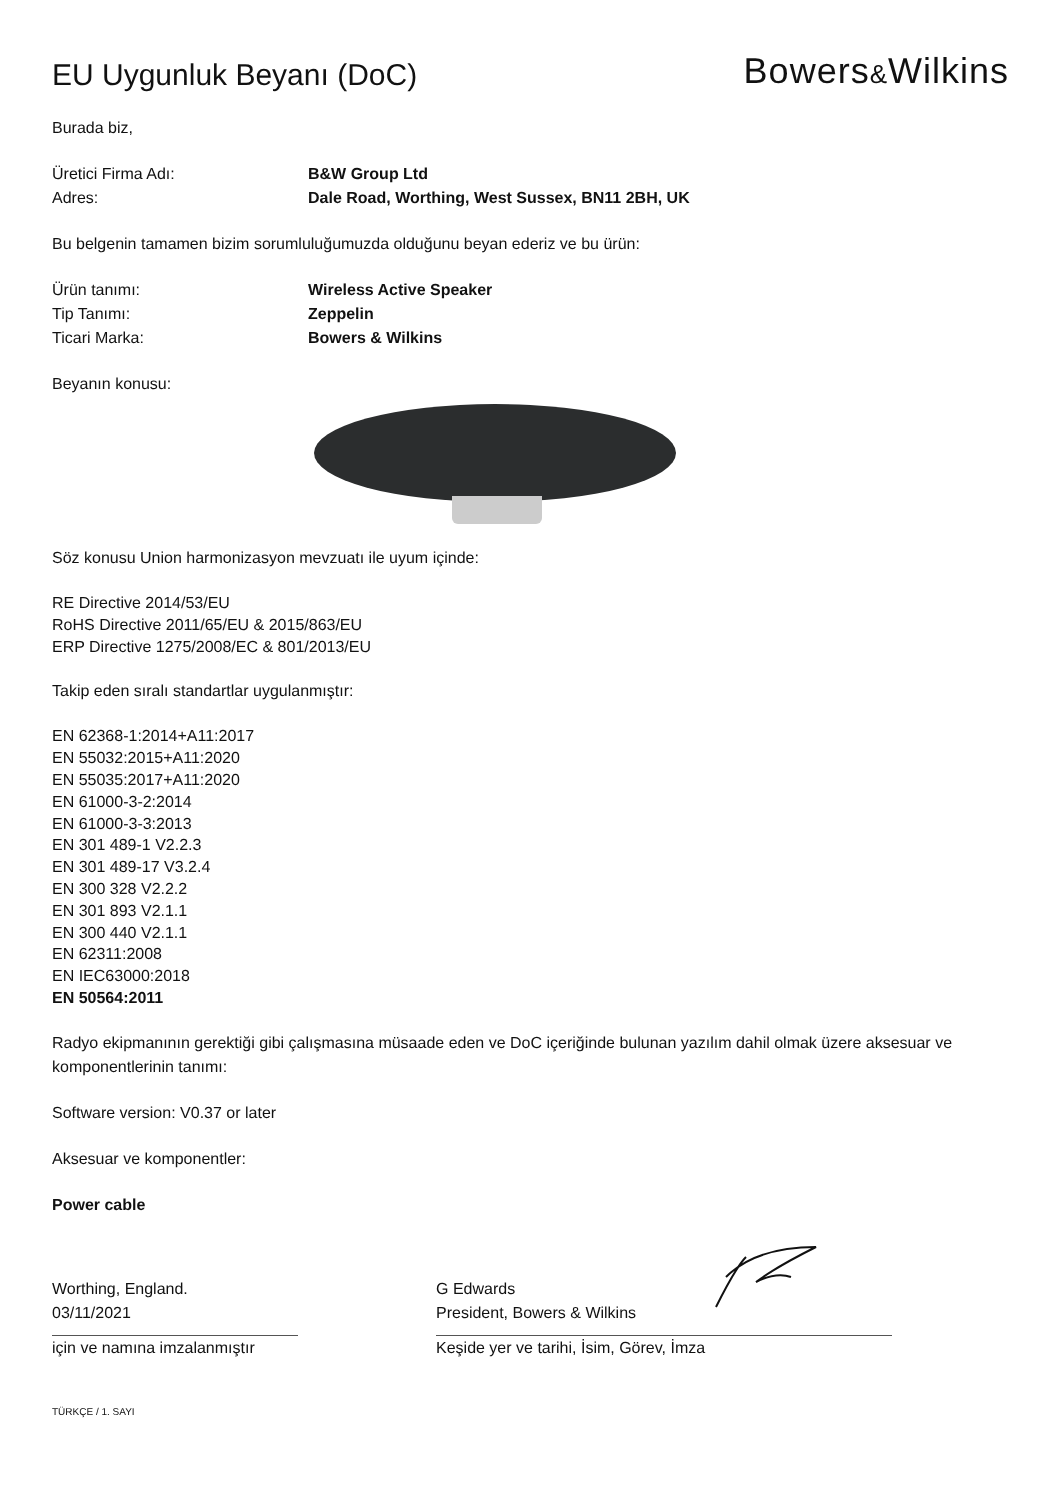EU Uygunluk Beyanı (DoC)
Bowers&Wilkins
Burada biz,
Üretici Firma Adı: B&W Group Ltd
Adres: Dale Road, Worthing, West Sussex, BN11 2BH, UK
Bu belgenin tamamen bizim sorumluluğumuzda olduğunu beyan ederiz ve bu ürün:
Ürün tanımı: Wireless Active Speaker
Tip Tanımı: Zeppelin
Ticari Marka: Bowers & Wilkins
Beyanın konusu:
Söz konusu Union harmonizasyon mevzuatı ile uyum içinde:
RE Directive 2014/53/EU
RoHS Directive 2011/65/EU & 2015/863/EU
ERP Directive 1275/2008/EC & 801/2013/EU
Takip eden sıralı standartlar uygulanmıştır:
EN 62368-1:2014+A11:2017
EN 55032:2015+A11:2020
EN 55035:2017+A11:2020
EN 61000-3-2:2014
EN 61000-3-3:2013
EN 301 489-1 V2.2.3
EN 301 489-17 V3.2.4
EN 300 328 V2.2.2
EN 301 893 V2.1.1
EN 300 440 V2.1.1
EN 62311:2008
EN IEC63000:2018
EN 50564:2011
Radyo ekipmanının gerektiği gibi çalışmasına müsaade eden ve DoC içeriğinde bulunan yazılım dahil olmak üzere aksesuar ve komponentlerinin tanımı:
Software version: V0.37 or later
Aksesuar ve komponentler:
Power cable
Worthing, England.
03/11/2021
için ve namına imzalanmıştır
G Edwards
President, Bowers & Wilkins
Keşide yer ve tarihi, İsim, Görev, İmza
TÜRKÇE / 1. SAYI